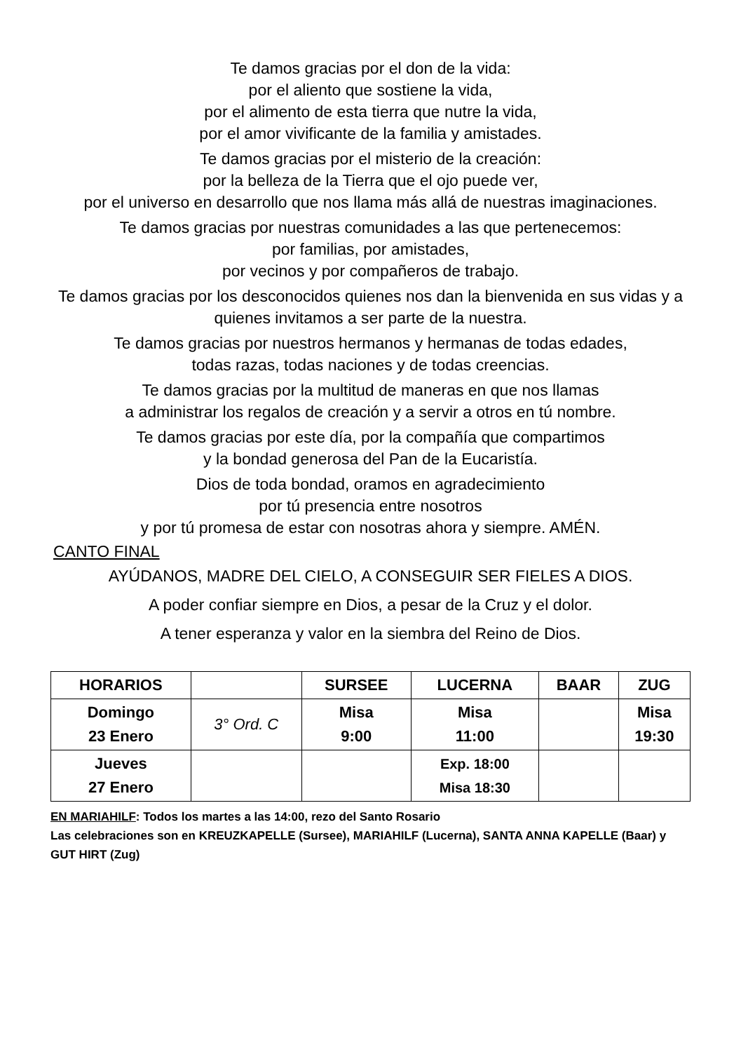Te damos gracias por el don de la vida:
por el aliento que sostiene la vida,
por el alimento de esta tierra que nutre la vida,
por el amor vivificante de la familia y amistades.
Te damos gracias por el misterio de la creación:
por la belleza de la Tierra que el ojo puede ver,
por el universo en desarrollo que nos llama más allá de nuestras imaginaciones.
Te damos gracias por nuestras comunidades a las que pertenecemos:
por familias, por amistades,
por vecinos y por compañeros de trabajo.
Te damos gracias por los desconocidos quienes nos dan la bienvenida en sus vidas y a quienes invitamos a ser parte de la nuestra.
Te damos gracias por nuestros hermanos y hermanas de todas edades,
todas razas, todas naciones y de todas creencias.
Te damos gracias por la multitud de maneras en que nos llamas
a administrar los regalos de creación y a servir a otros en tú nombre.
Te damos gracias por este día, por la compañía que compartimos
y la bondad generosa del Pan de la Eucaristía.
Dios de toda bondad, oramos en agradecimiento
por tú presencia entre nosotros
y por tú promesa de estar con nosotras ahora y siempre. AMÉN.
CANTO FINAL
AYÚDANOS, MADRE DEL CIELO, A CONSEGUIR SER FIELES A DIOS.
A poder confiar siempre en Dios, a pesar de la Cruz y el dolor.
A tener esperanza y valor en la siembra del Reino de Dios.
| HORARIOS | | SURSEE | LUCERNA | BAAR | ZUG |
| --- | --- | --- | --- | --- | --- |
| Domingo 23 Enero | 3° Ord. C | Misa 9:00 | Misa 11:00 | | Misa 19:30 |
| Jueves 27 Enero | | | Exp. 18:00 Misa 18:30 | | |
EN MARIAHILF: Todos los martes a las 14:00, rezo del Santo Rosario
Las celebraciones son en KREUZKAPELLE (Sursee), MARIAHILF (Lucerna), SANTA ANNA KAPELLE (Baar) y GUT HIRT (Zug)